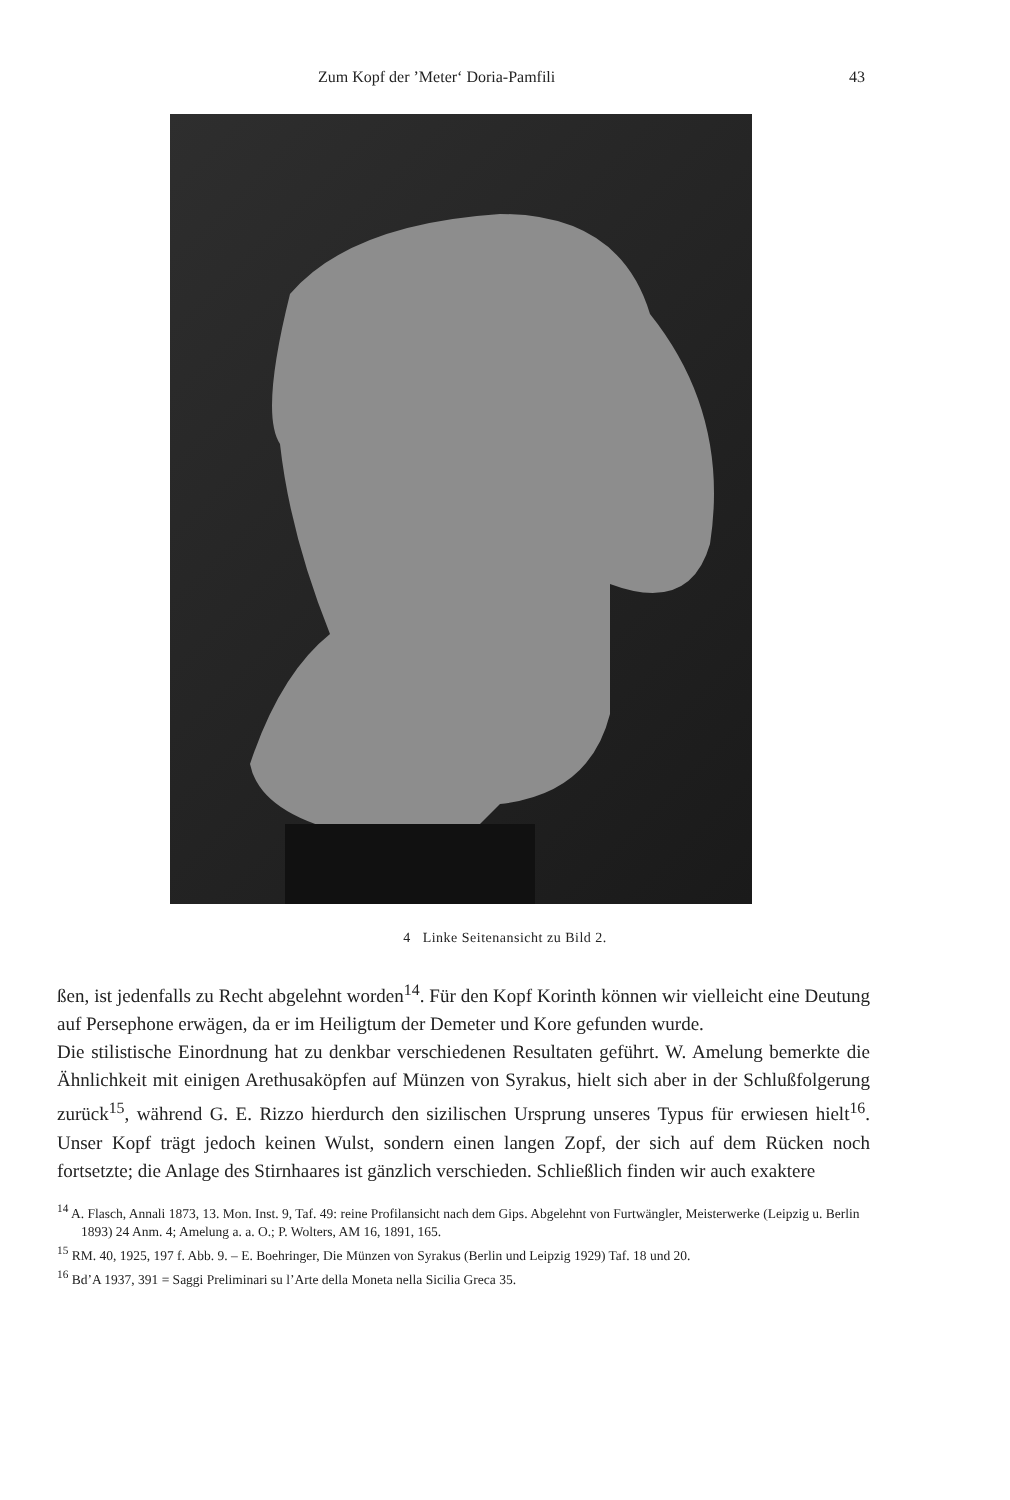Zum Kopf der ’Meter‘ Doria-Pamfili 43
4 Linke Seitenansicht zu Bild 2.
ßen, ist jedenfalls zu Recht abgelehnt worden<sup>14</sup>. Für den Kopf Korinth können wir vielleicht eine Deutung auf Persephone erwägen, da er im Heiligtum der Demeter und Kore gefunden wurde.
Die stilistische Einordnung hat zu denkbar verschiedenen Resultaten geführt. W. Amelung bemerkte die Ähnlichkeit mit einigen Arethusaköpfen auf Münzen von Syrakus, hielt sich aber in der Schlußfolgerung zurück<sup>15</sup>, während G. E. Rizzo hierdurch den sizilischen Ursprung unseres Typus für erwiesen hielt<sup>16</sup>. Unser Kopf trägt jedoch keinen Wulst, sondern einen langen Zopf, der sich auf dem Rücken noch fortsetzte; die Anlage des Stirnhaares ist gänzlich verschieden. Schließlich finden wir auch exaktere
<sup>14</sup> A. Flasch, Annali 1873, 13. Mon. Inst. 9, Taf. 49: reine Profilansicht nach dem Gips. Abgelehnt von Furtwängler, Meisterwerke (Leipzig u. Berlin 1893) 24 Anm. 4; Amelung a. a. O.; P. Wolters, AM 16, 1891, 165.
<sup>15</sup> RM. 40, 1925, 197 f. Abb. 9. – E. Boehringer, Die Münzen von Syrakus (Berlin und Leipzig 1929) Taf. 18 und 20.
<sup>16</sup> Bd’A 1937, 391 = Saggi Preliminari su l’Arte della Moneta nella Sicilia Greca 35.